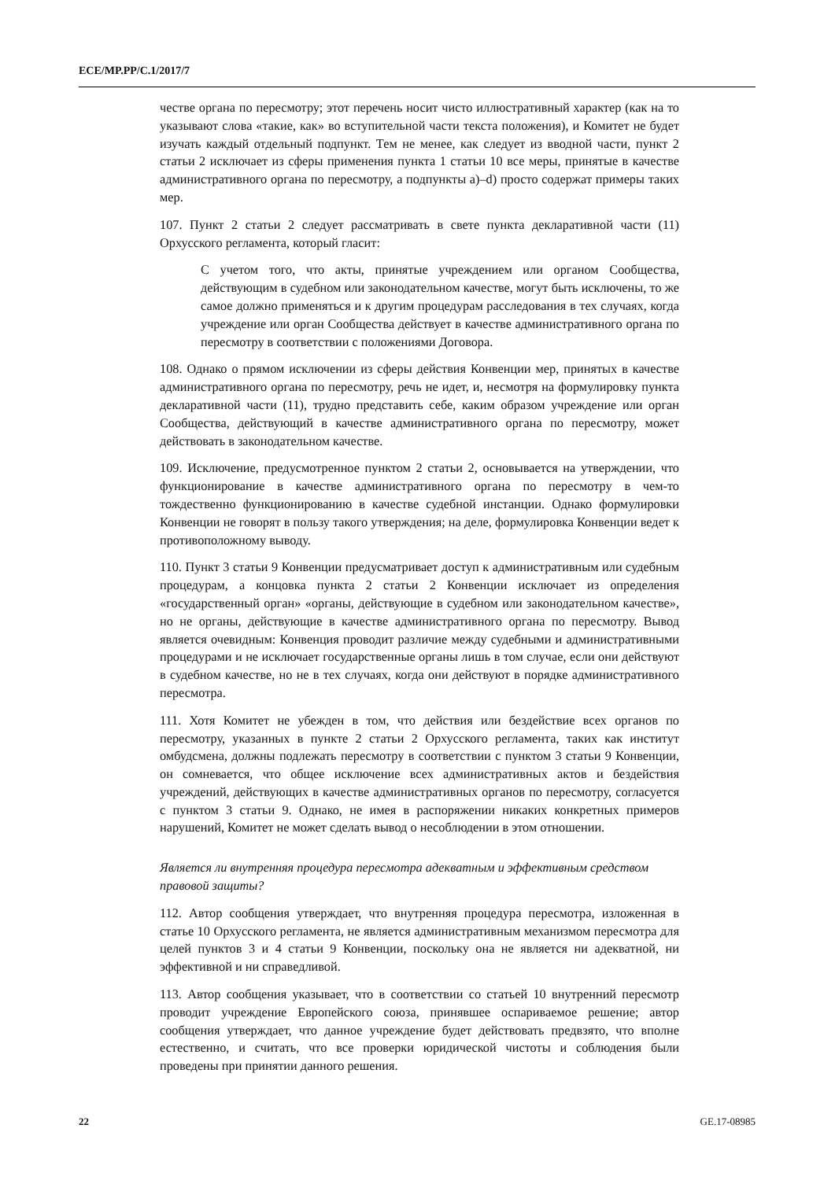ECE/MP.PP/C.1/2017/7
честве органа по пересмотру; этот перечень носит чисто иллюстративный характер (как на то указывают слова «такие, как» во вступительной части текста положения), и Комитет не будет изучать каждый отдельный подпункт. Тем не менее, как следует из вводной части, пункт 2 статьи 2 исключает из сферы применения пункта 1 статьи 10 все меры, принятые в качестве административного органа по пересмотру, а подпункты a)–d) просто содержат примеры таких мер.
107. Пункт 2 статьи 2 следует рассматривать в свете пункта декларативной части (11) Орхусского регламента, который гласит:
С учетом того, что акты, принятые учреждением или органом Сообщества, действующим в судебном или законодательном качестве, могут быть исключены, то же самое должно применяться и к другим процедурам расследования в тех случаях, когда учреждение или орган Сообщества действует в качестве административного органа по пересмотру в соответствии с положениями Договора.
108. Однако о прямом исключении из сферы действия Конвенции мер, принятых в качестве административного органа по пересмотру, речь не идет, и, несмотря на формулировку пункта декларативной части (11), трудно представить себе, каким образом учреждение или орган Сообщества, действующий в качестве административного органа по пересмотру, может действовать в законодательном качестве.
109. Исключение, предусмотренное пунктом 2 статьи 2, основывается на утверждении, что функционирование в качестве административного органа по пересмотру в чем-то тождественно функционированию в качестве судебной инстанции. Однако формулировки Конвенции не говорят в пользу такого утверждения; на деле, формулировка Конвенции ведет к противоположному выводу.
110. Пункт 3 статьи 9 Конвенции предусматривает доступ к административным или судебным процедурам, а концовка пункта 2 статьи 2 Конвенции исключает из определения «государственный орган» «органы, действующие в судебном или законодательном качестве», но не органы, действующие в качестве административного органа по пересмотру. Вывод является очевидным: Конвенция проводит различие между судебными и административными процедурами и не исключает государственные органы лишь в том случае, если они действуют в судебном качестве, но не в тех случаях, когда они действуют в порядке административного пересмотра.
111. Хотя Комитет не убежден в том, что действия или бездействие всех органов по пересмотру, указанных в пункте 2 статьи 2 Орхусского регламента, таких как институт омбудсмена, должны подлежать пересмотру в соответствии с пунктом 3 статьи 9 Конвенции, он сомневается, что общее исключение всех административных актов и бездействия учреждений, действующих в качестве административных органов по пересмотру, согласуется с пунктом 3 статьи 9. Однако, не имея в распоряжении никаких конкретных примеров нарушений, Комитет не может сделать вывод о несоблюдении в этом отношении.
Является ли внутренняя процедура пересмотра адекватным и эффективным средством правовой защиты?
112. Автор сообщения утверждает, что внутренняя процедура пересмотра, изложенная в статье 10 Орхусского регламента, не является административным механизмом пересмотра для целей пунктов 3 и 4 статьи 9 Конвенции, поскольку она не является ни адекватной, ни эффективной и ни справедливой.
113. Автор сообщения указывает, что в соответствии со статьей 10 внутренний пересмотр проводит учреждение Европейского союза, принявшее оспариваемое решение; автор сообщения утверждает, что данное учреждение будет действовать предвзято, что вполне естественно, и считать, что все проверки юридической чистоты и соблюдения были проведены при принятии данного решения.
22 GE.17-08985